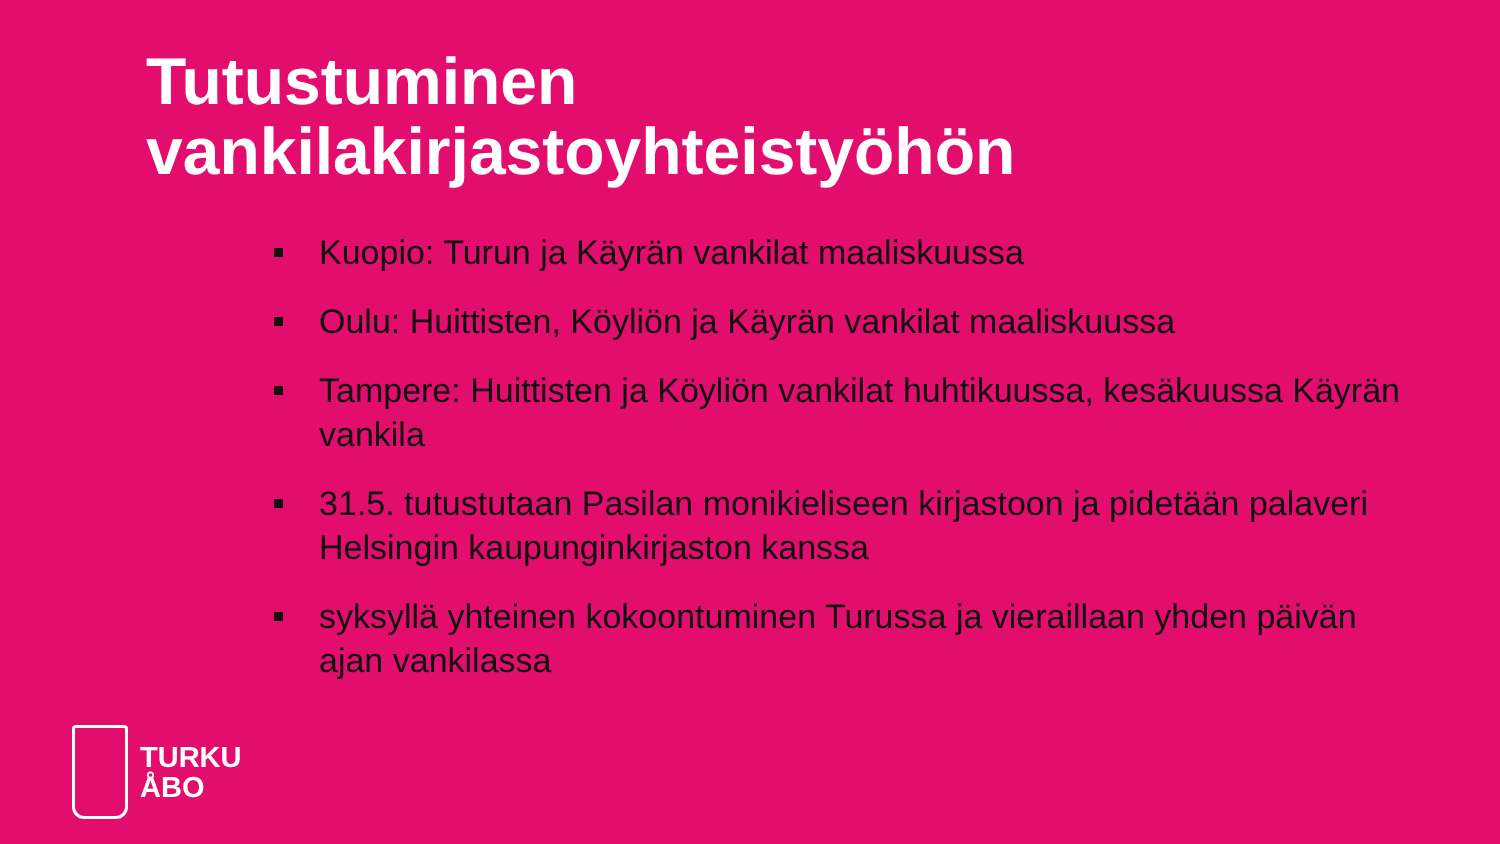Tutustuminen
vankilakirjastoyhteistyöhön
Kuopio: Turun ja Käyrän vankilat maaliskuussa
Oulu: Huittisten, Köyliön ja Käyrän vankilat maaliskuussa
Tampere: Huittisten ja Köyliön vankilat huhtikuussa, kesäkuussa Käyrän vankila
31.5. tutustutaan Pasilan monikieliseen kirjastoon ja pidetään palaveri Helsingin kaupunginkirjaston kanssa
syksyllä yhteinen kokoontuminen Turussa ja vieraillaan yhden päivän ajan vankilassa
TURKU
ÅBO